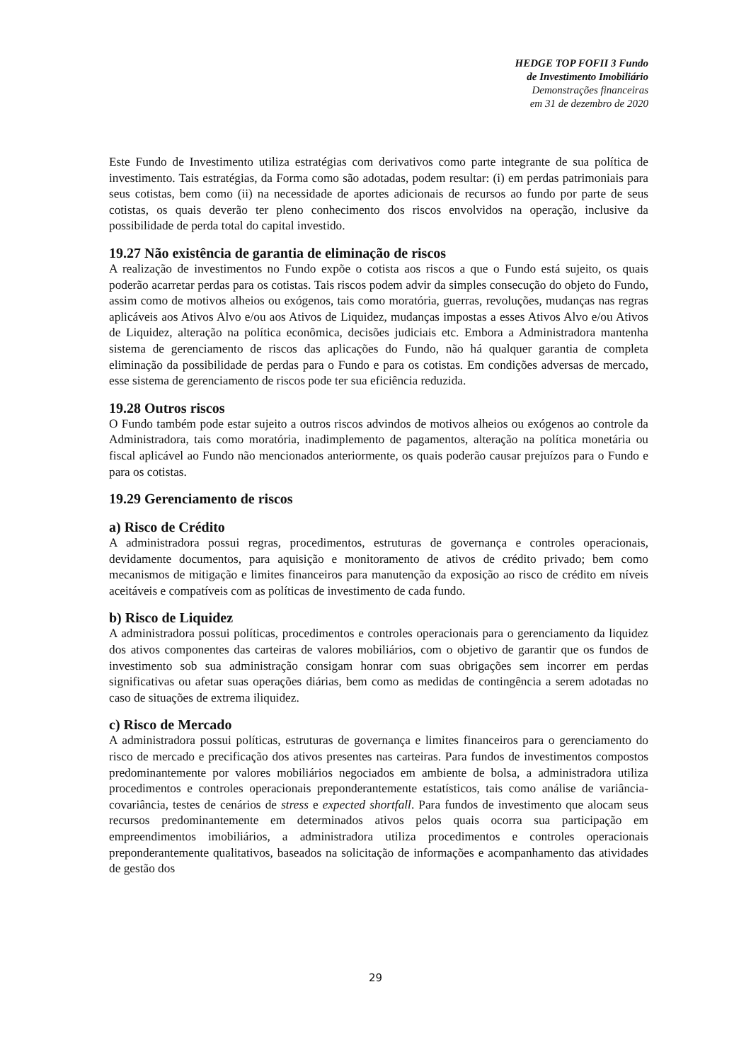HEDGE TOP FOFII 3 Fundo
de Investimento Imobiliário
Demonstrações financeiras
em 31 de dezembro de 2020
Este Fundo de Investimento utiliza estratégias com derivativos como parte integrante de sua política de investimento. Tais estratégias, da Forma como são adotadas, podem resultar: (i) em perdas patrimoniais para seus cotistas, bem como (ii) na necessidade de aportes adicionais de recursos ao fundo por parte de seus cotistas, os quais deverão ter pleno conhecimento dos riscos envolvidos na operação, inclusive da possibilidade de perda total do capital investido.
19.27 Não existência de garantia de eliminação de riscos
A realização de investimentos no Fundo expõe o cotista aos riscos a que o Fundo está sujeito, os quais poderão acarretar perdas para os cotistas. Tais riscos podem advir da simples consecução do objeto do Fundo, assim como de motivos alheios ou exógenos, tais como moratória, guerras, revoluções, mudanças nas regras aplicáveis aos Ativos Alvo e/ou aos Ativos de Liquidez, mudanças impostas a esses Ativos Alvo e/ou Ativos de Liquidez, alteração na política econômica, decisões judiciais etc. Embora a Administradora mantenha sistema de gerenciamento de riscos das aplicações do Fundo, não há qualquer garantia de completa eliminação da possibilidade de perdas para o Fundo e para os cotistas. Em condições adversas de mercado, esse sistema de gerenciamento de riscos pode ter sua eficiência reduzida.
19.28 Outros riscos
O Fundo também pode estar sujeito a outros riscos advindos de motivos alheios ou exógenos ao controle da Administradora, tais como moratória, inadimplemento de pagamentos, alteração na política monetária ou fiscal aplicável ao Fundo não mencionados anteriormente, os quais poderão causar prejuízos para o Fundo e para os cotistas.
19.29 Gerenciamento de riscos
a) Risco de Crédito
A administradora possui regras, procedimentos, estruturas de governança e controles operacionais, devidamente documentos, para aquisição e monitoramento de ativos de crédito privado; bem como mecanismos de mitigação e limites financeiros para manutenção da exposição ao risco de crédito em níveis aceitáveis e compatíveis com as políticas de investimento de cada fundo.
b) Risco de Liquidez
A administradora possui políticas, procedimentos e controles operacionais para o gerenciamento da liquidez dos ativos componentes das carteiras de valores mobiliários, com o objetivo de garantir que os fundos de investimento sob sua administração consigam honrar com suas obrigações sem incorrer em perdas significativas ou afetar suas operações diárias, bem como as medidas de contingência a serem adotadas no caso de situações de extrema iliquidez.
c) Risco de Mercado
A administradora possui políticas, estruturas de governança e limites financeiros para o gerenciamento do risco de mercado e precificação dos ativos presentes nas carteiras. Para fundos de investimentos compostos predominantemente por valores mobiliários negociados em ambiente de bolsa, a administradora utiliza procedimentos e controles operacionais preponderantemente estatísticos, tais como análise de variância-covariância, testes de cenários de stress e expected shortfall. Para fundos de investimento que alocam seus recursos predominantemente em determinados ativos pelos quais ocorra sua participação em empreendimentos imobiliários, a administradora utiliza procedimentos e controles operacionais preponderantemente qualitativos, baseados na solicitação de informações e acompanhamento das atividades de gestão dos
29